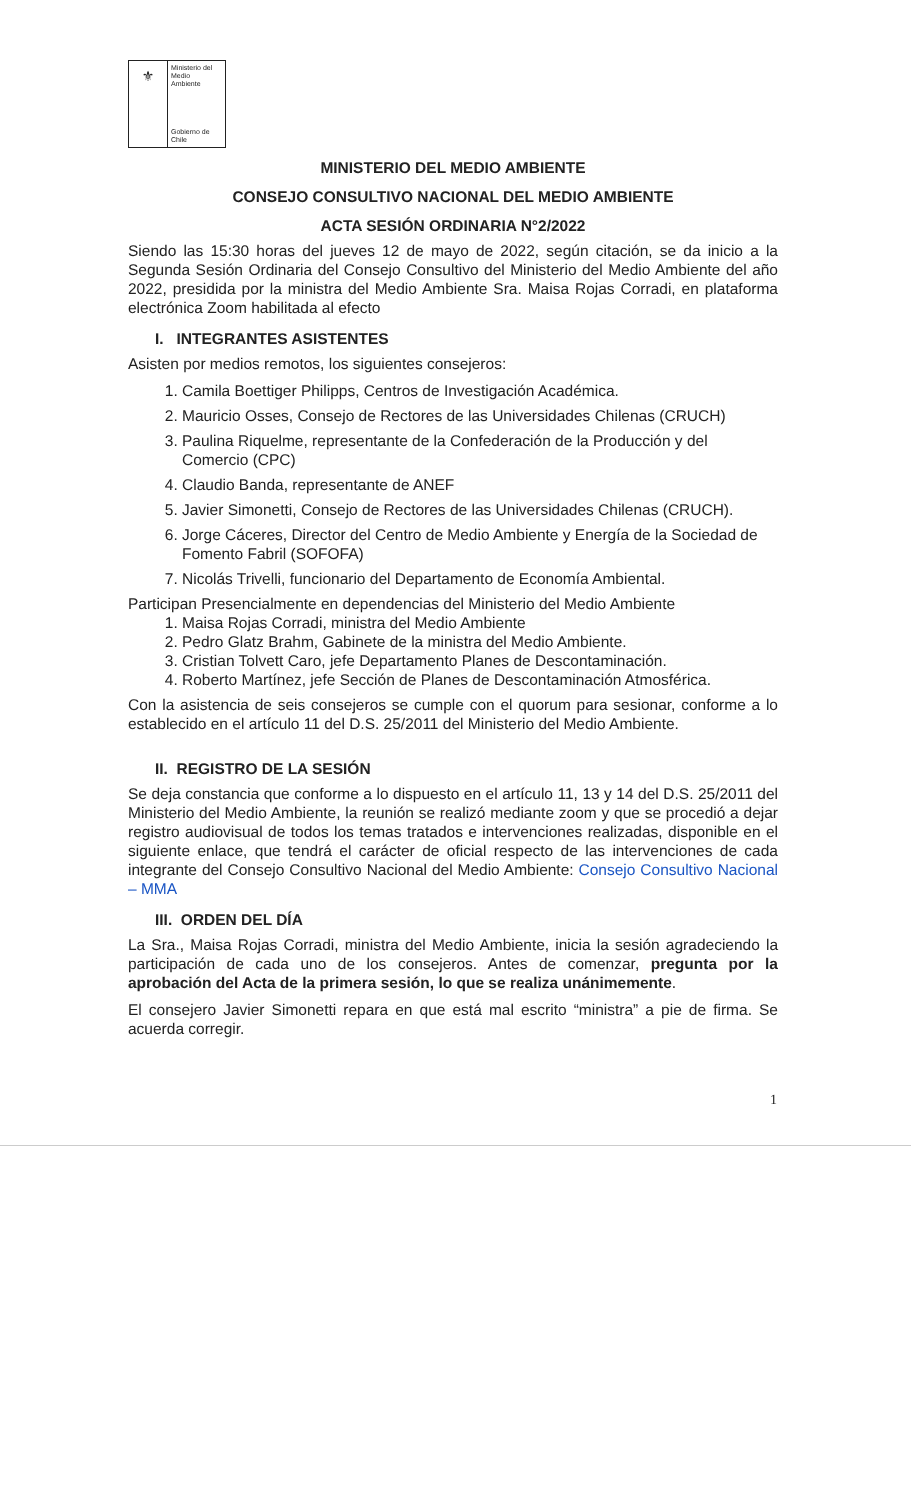⚜
Ministerio del
Medio
Ambiente
Gobierno de Chile
MINISTERIO DEL MEDIO AMBIENTE
CONSEJO CONSULTIVO NACIONAL DEL MEDIO AMBIENTE
ACTA SESIÓN ORDINARIA N°2/2022
Siendo las 15:30 horas del jueves 12 de mayo de 2022, según citación, se da inicio a la Segunda Sesión Ordinaria del Consejo Consultivo del Ministerio del Medio Ambiente del año 2022, presidida por la ministra del Medio Ambiente Sra. Maisa Rojas Corradi, en plataforma electrónica Zoom habilitada al efecto
I. INTEGRANTES ASISTENTES
Asisten por medios remotos, los siguientes consejeros:
1. Camila Boettiger Philipps, Centros de Investigación Académica.
2. Mauricio Osses, Consejo de Rectores de las Universidades Chilenas (CRUCH)
3. Paulina Riquelme, representante de la Confederación de la Producción y del Comercio (CPC)
4. Claudio Banda, representante de ANEF
5. Javier Simonetti, Consejo de Rectores de las Universidades Chilenas (CRUCH).
6. Jorge Cáceres, Director del Centro de Medio Ambiente y Energía de la Sociedad de Fomento Fabril (SOFOFA)
7. Nicolás Trivelli, funcionario del Departamento de Economía Ambiental.
Participan Presencialmente en dependencias del Ministerio del Medio Ambiente
1. Maisa Rojas Corradi, ministra del Medio Ambiente
2. Pedro Glatz Brahm, Gabinete de la ministra del Medio Ambiente.
3. Cristian Tolvett Caro, jefe Departamento Planes de Descontaminación.
4. Roberto Martínez, jefe Sección de Planes de Descontaminación Atmosférica.
Con la asistencia de seis consejeros se cumple con el quorum para sesionar, conforme a lo establecido en el artículo 11 del D.S. 25/2011 del Ministerio del Medio Ambiente.
II. REGISTRO DE LA SESIÓN
Se deja constancia que conforme a lo dispuesto en el artículo 11, 13 y 14 del D.S. 25/2011 del Ministerio del Medio Ambiente, la reunión se realizó mediante zoom y que se procedió a dejar registro audiovisual de todos los temas tratados e intervenciones realizadas, disponible en el siguiente enlace, que tendrá el carácter de oficial respecto de las intervenciones de cada integrante del Consejo Consultivo Nacional del Medio Ambiente: Consejo Consultivo Nacional – MMA
III. ORDEN DEL DÍA
La Sra., Maisa Rojas Corradi, ministra del Medio Ambiente, inicia la sesión agradeciendo la participación de cada uno de los consejeros. Antes de comenzar, pregunta por la aprobación del Acta de la primera sesión, lo que se realiza unánimemente.
El consejero Javier Simonetti repara en que está mal escrito “ministra” a pie de firma. Se acuerda corregir.
1